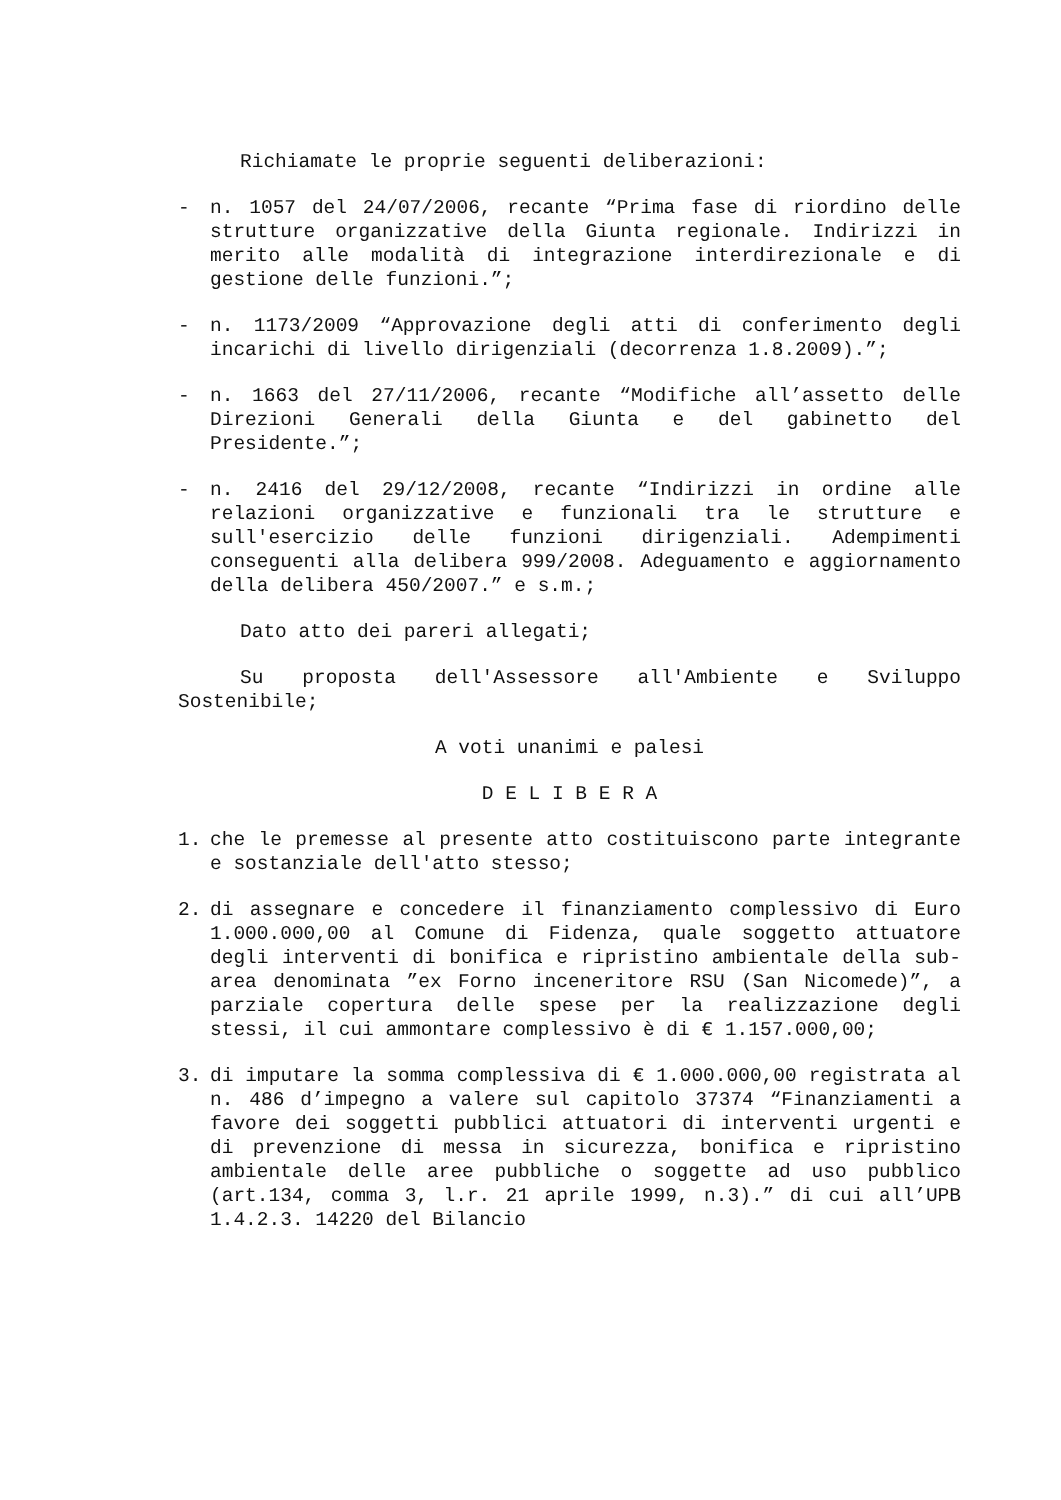Richiamate le proprie seguenti deliberazioni:
- n. 1057 del 24/07/2006, recante “Prima fase di riordino delle strutture organizzative della Giunta regionale. Indirizzi in merito alle modalità di integrazione interdirezionale e di gestione delle funzioni.”;
- n. 1173/2009 “Approvazione degli atti di conferimento degli incarichi di livello dirigenziali (decorrenza 1.8.2009).”;
- n. 1663 del 27/11/2006, recante “Modifiche all’assetto delle Direzioni Generali della Giunta e del gabinetto del Presidente.”;
- n. 2416 del 29/12/2008, recante “Indirizzi in ordine alle relazioni organizzative e funzionali tra le strutture e sull'esercizio delle funzioni dirigenziali. Adempimenti conseguenti alla delibera 999/2008. Adeguamento e aggiornamento della delibera 450/2007.” e s.m.;
Dato atto dei pareri allegati;
Su proposta dell'Assessore all'Ambiente e Sviluppo Sostenibile;
A voti unanimi e palesi
D E L I B E R A
1. che le premesse al presente atto costituiscono parte integrante e sostanziale dell'atto stesso;
2. di assegnare e concedere il finanziamento complessivo di Euro 1.000.000,00 al Comune di Fidenza, quale soggetto attuatore degli interventi di bonifica e ripristino ambientale della sub-area denominata ”ex Forno inceneritore RSU (San Nicomede)”, a parziale copertura delle spese per la realizzazione degli stessi, il cui ammontare complessivo è di € 1.157.000,00;
3. di imputare la somma complessiva di € 1.000.000,00 registrata al n. 486 d’impegno a valere sul capitolo 37374 “Finanziamenti a favore dei soggetti pubblici attuatori di interventi urgenti e di prevenzione di messa in sicurezza, bonifica e ripristino ambientale delle aree pubbliche o soggette ad uso pubblico (art.134, comma 3, l.r. 21 aprile 1999, n.3).” di cui all’UPB 1.4.2.3. 14220 del Bilancio